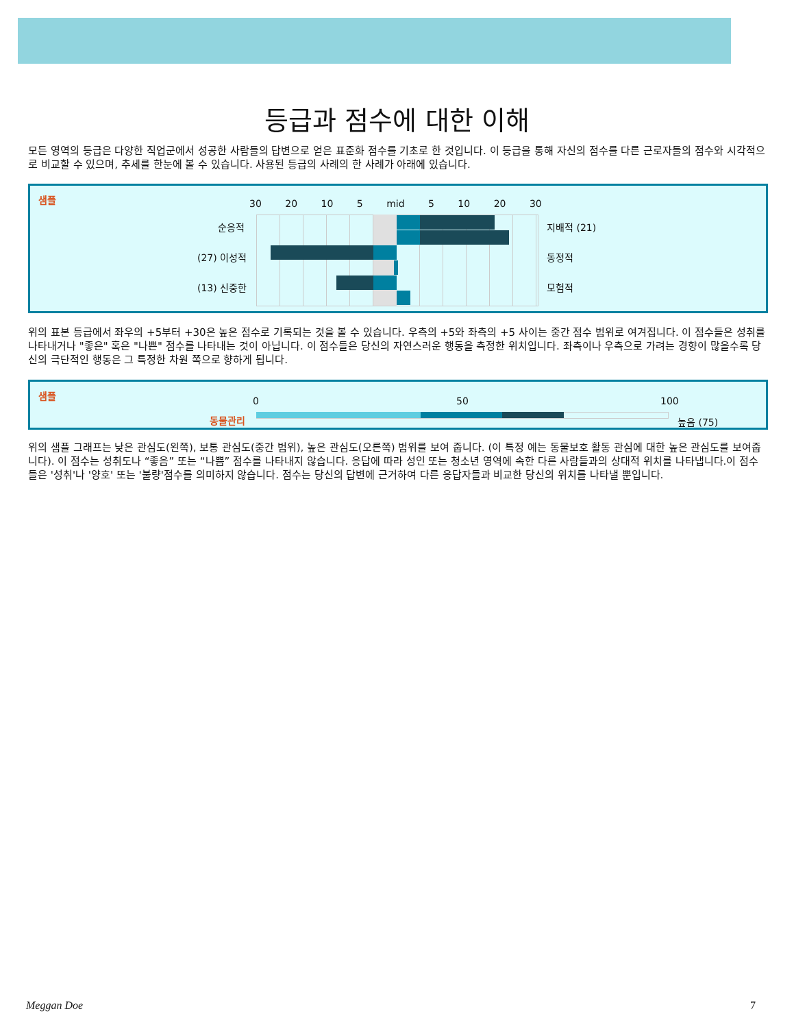등급과 점수에 대한 이해
모든 영역의 등급은 다양한 직업군에서 성공한 사람들의 답변으로 얻은 표준화 점수를 기초로 한 것입니다. 이 등급을 통해 자신의 점수를 다른 근로자들의 점수와 시각적으로 비교할 수 있으며, 추세를 한눈에 볼 수 있습니다. 사용된 등급의 사례의 한 사례가 아래에 있습니다.
샘플 30 20 10 5 mid 5 10 20 30
순응적 지배적 (21)
(27) 이성적 동정적
(13) 신중한 모험적
위의 표본 등급에서 좌우의 +5부터 +30은 높은 점수로 기록되는 것을 볼 수 있습니다. 우측의 +5와 좌측의 +5 사이는 중간 점수 범위로 여겨집니다. 이 점수들은 성취를 나타내거나 "좋은" 혹은 "나쁜" 점수를 나타내는 것이 아닙니다. 이 점수들은 당신의 자연스러운 행동을 측정한 위치입니다. 좌측이나 우측으로 가려는 경향이 많을수록 당신의 극단적인 행동은 그 특정한 차원 쪽으로 향하게 됩니다.
샘플
0 50 100
동물관리 높음 (75)
위의 샘플 그래프는 낮은 관심도(왼쪽), 보통 관심도(중간 범위), 높은 관심도(오른쪽) 범위를 보여 줍니다. (이 특정 예는 동물보호 활동 관심에 대한 높은 관심도를 보여줍니다). 이 점수는 성취도나 “좋음” 또는 “나쁨” 점수를 나타내지 않습니다. 응답에 따라 성인 또는 청소년 영역에 속한 다른 사람들과의 상대적 위치를 나타냅니다.이 점수들은 '성취'나 '양호' 또는 '불량'점수를 의미하지 않습니다. 점수는 당신의 답변에 근거하여 다른 응답자들과 비교한 당신의 위치를 나타낼 뿐입니다.
Meggan Doe 7